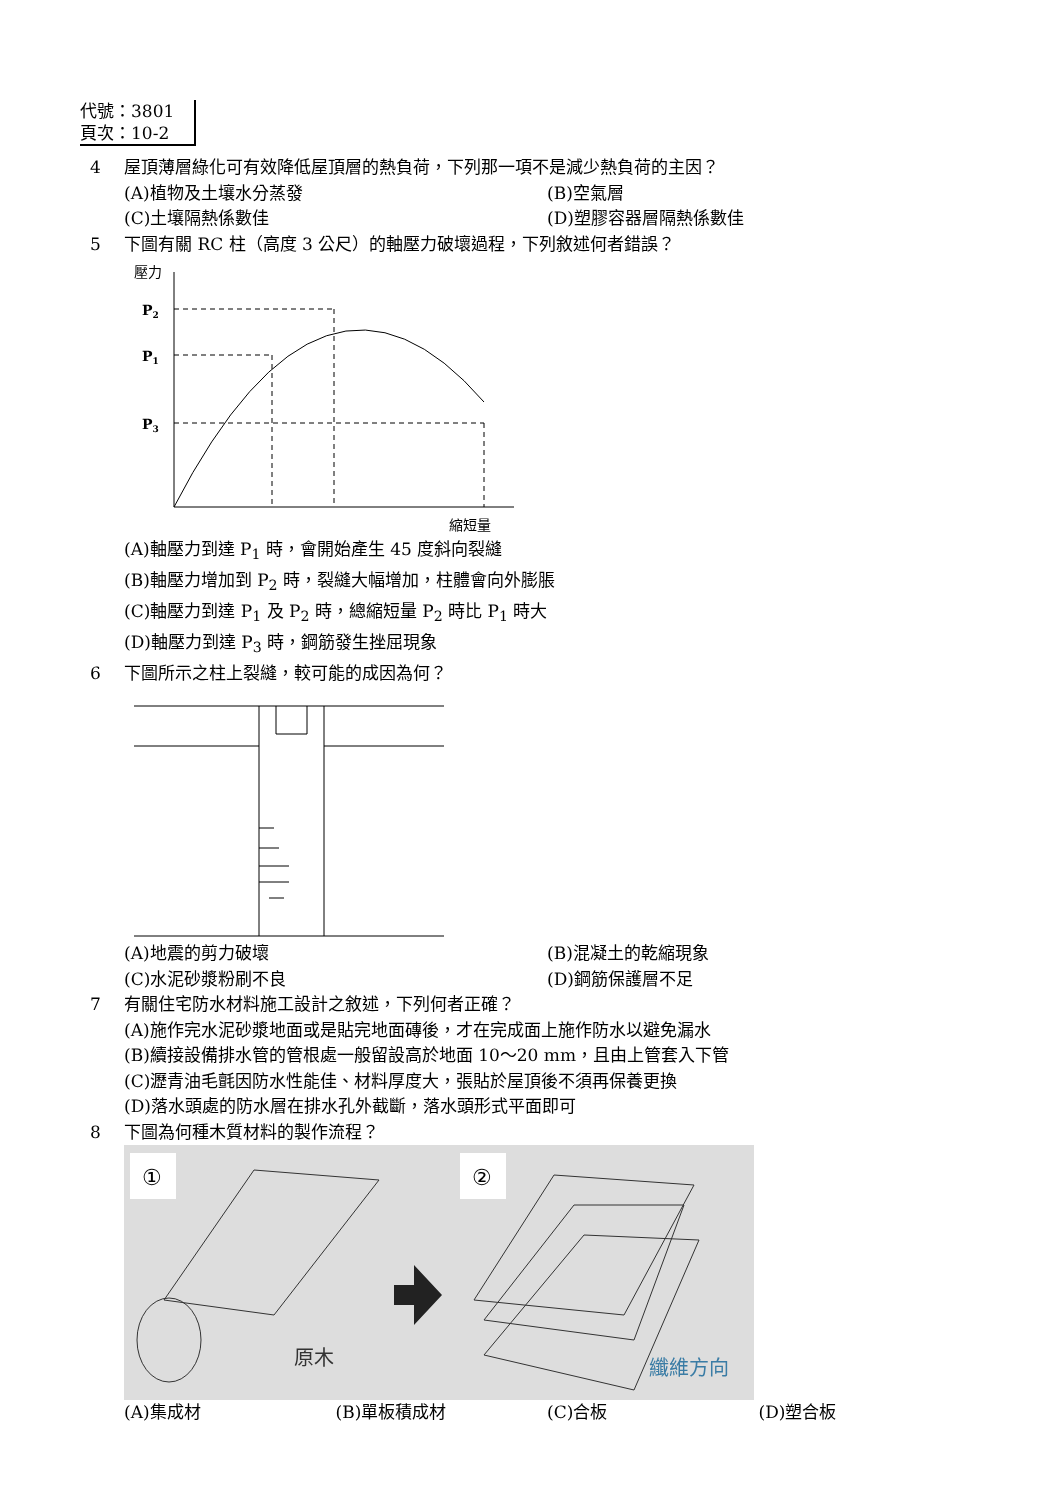代號：3801
頁次：10-2
4 屋頂薄層綠化可有效降低屋頂層的熱負荷，下列那一項不是減少熱負荷的主因？
(A)植物及土壤水分蒸發 (B)空氣層
(C)土壤隔熱係數佳 (D)塑膠容器層隔熱係數佳
5 下圖有關 RC 柱（高度 3 公尺）的軸壓力破壞過程，下列敘述何者錯誤？
壓力
P2
P1
P3
縮短量
(A)軸壓力到達 P<sub>1</sub> 時，會開始產生 45 度斜向裂縫
(B)軸壓力增加到 P<sub>2</sub> 時，裂縫大幅增加，柱體會向外膨脹
(C)軸壓力到達 P<sub>1</sub> 及 P<sub>2</sub> 時，總縮短量 P<sub>2</sub> 時比 P<sub>1</sub> 時大
(D)軸壓力到達 P<sub>3</sub> 時，鋼筋發生挫屈現象
6 下圖所示之柱上裂縫，較可能的成因為何？
(A)地震的剪力破壞 (B)混凝土的乾縮現象
(C)水泥砂漿粉刷不良 (D)鋼筋保護層不足
7 有關住宅防水材料施工設計之敘述，下列何者正確？
(A)施作完水泥砂漿地面或是貼完地面磚後，才在完成面上施作防水以避免漏水
(B)續接設備排水管的管根處一般留設高於地面 10～20 mm，且由上管套入下管
(C)瀝青油毛氈因防水性能佳、材料厚度大，張貼於屋頂後不須再保養更換
(D)落水頭處的防水層在排水孔外截斷，落水頭形式平面即可
8 下圖為何種木質材料的製作流程？
①
②
原木
纖維方向
(A)集成材 (B)單板積成材 (C)合板 (D)塑合板